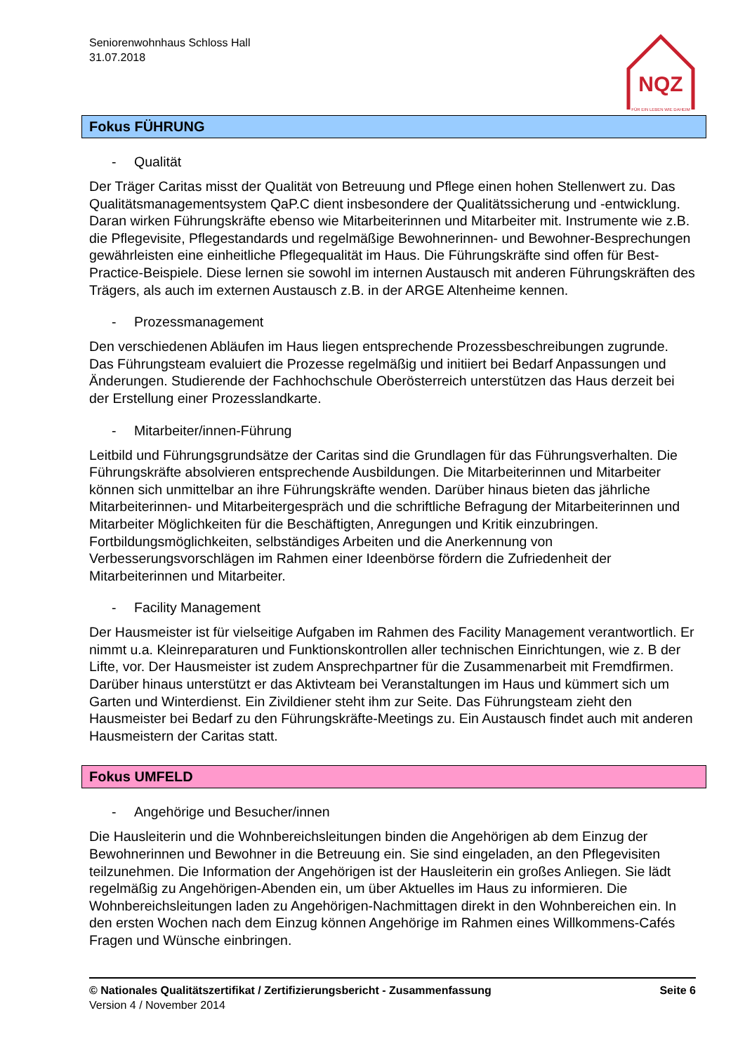Seniorenwohnhaus Schloss Hall
31.07.2018
NQZ
FÜR EIN LEBEN WIE DAHEIM
Fokus FÜHRUNG
- Qualität
Der Träger Caritas misst der Qualität von Betreuung und Pflege einen hohen Stellenwert zu. Das Qualitätsmanagementsystem QaP.C dient insbesondere der Qualitätssicherung und -entwicklung. Daran wirken Führungskräfte ebenso wie Mitarbeiterinnen und Mitarbeiter mit. Instrumente wie z.B. die Pflegevisite, Pflegestandards und regelmäßige Bewohnerinnen- und Bewohner-Besprechungen gewährleisten eine einheitliche Pflegequalität im Haus. Die Führungskräfte sind offen für Best-Practice-Beispiele. Diese lernen sie sowohl im internen Austausch mit anderen Führungskräften des Trägers, als auch im externen Austausch z.B. in der ARGE Altenheime kennen.
- Prozessmanagement
Den verschiedenen Abläufen im Haus liegen entsprechende Prozessbeschreibungen zugrunde. Das Führungsteam evaluiert die Prozesse regelmäßig und initiiert bei Bedarf Anpassungen und Änderungen. Studierende der Fachhochschule Oberösterreich unterstützen das Haus derzeit bei der Erstellung einer Prozesslandkarte.
- Mitarbeiter/innen-Führung
Leitbild und Führungsgrundsätze der Caritas sind die Grundlagen für das Führungsverhalten. Die Führungskräfte absolvieren entsprechende Ausbildungen. Die Mitarbeiterinnen und Mitarbeiter können sich unmittelbar an ihre Führungskräfte wenden. Darüber hinaus bieten das jährliche Mitarbeiterinnen- und Mitarbeitergespräch und die schriftliche Befragung der Mitarbeiterinnen und Mitarbeiter Möglichkeiten für die Beschäftigten, Anregungen und Kritik einzubringen. Fortbildungsmöglichkeiten, selbständiges Arbeiten und die Anerkennung von Verbesserungsvorschlägen im Rahmen einer Ideenbörse fördern die Zufriedenheit der Mitarbeiterinnen und Mitarbeiter.
- Facility Management
Der Hausmeister ist für vielseitige Aufgaben im Rahmen des Facility Management verantwortlich. Er nimmt u.a. Kleinreparaturen und Funktionskontrollen aller technischen Einrichtungen, wie z. B der Lifte, vor. Der Hausmeister ist zudem Ansprechpartner für die Zusammenarbeit mit Fremdfirmen. Darüber hinaus unterstützt er das Aktivteam bei Veranstaltungen im Haus und kümmert sich um Garten und Winterdienst. Ein Zivildiener steht ihm zur Seite. Das Führungsteam zieht den Hausmeister bei Bedarf zu den Führungskräfte-Meetings zu. Ein Austausch findet auch mit anderen Hausmeistern der Caritas statt.
Fokus UMFELD
- Angehörige und Besucher/innen
Die Hausleiterin und die Wohnbereichsleitungen binden die Angehörigen ab dem Einzug der Bewohnerinnen und Bewohner in die Betreuung ein. Sie sind eingeladen, an den Pflegevisiten teilzunehmen. Die Information der Angehörigen ist der Hausleiterin ein großes Anliegen. Sie lädt regelmäßig zu Angehörigen-Abenden ein, um über Aktuelles im Haus zu informieren. Die Wohnbereichsleitungen laden zu Angehörigen-Nachmittagen direkt in den Wohnbereichen ein. In den ersten Wochen nach dem Einzug können Angehörige im Rahmen eines Willkommens-Cafés Fragen und Wünsche einbringen.
© Nationales Qualitätszertifikat / Zertifizierungsbericht - Zusammenfassung Seite 6
Version 4 / November 2014